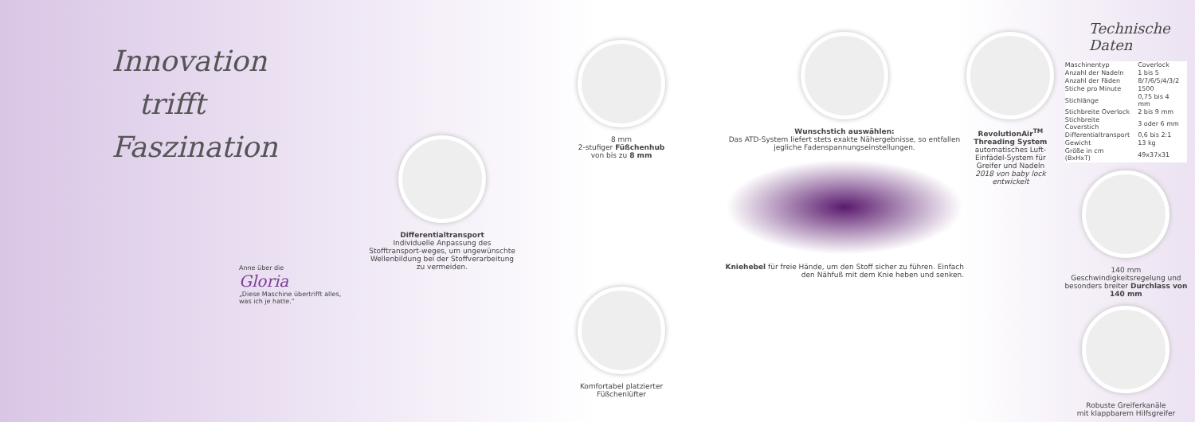Innovation
trifft Faszination
Anne über die
Gloria
„Diese Maschine übertrifft alles,
was ich je hatte.“
Differentialtransport
Individuelle Anpassung des Stofftransport-weges, um ungewünschte Wellenbildung bei der Stoffverarbeitung zu vermeiden.
8 mm
2-stufiger Füßchenhub
von bis zu 8 mm
Komfortabel platzierter
Füßchenlüfter
Wunschstich auswählen:
Das ATD-System liefert stets exakte Nähergebnisse, so entfallen jegliche Fadenspannungseinstellungen.
Kniehebel für freie Hände, um den Stoff sicher zu führen. Einfach den Nähfuß mit dem Knie heben und senken.
RevolutionAir<sup>TM</sup> Threading System
automatisches Luft-Einfädel-System für Greifer und Nadeln
2018 von baby lock entwickelt
Technische Daten
| Maschinentyp | Coverlock |
| Anzahl der Nadeln | 1 bis 5 |
| Anzahl der Fäden | 8/7/6/5/4/3/2 |
| Stiche pro Minute | 1500 |
| Stichlänge | 0,75 bis 4 mm |
| Stichbreite Overlock | 2 bis 9 mm |
| Stichbreite Coverstich | 3 oder 6 mm |
| Differentialtransport | 0,6 bis 2:1 |
| Gewicht | 13 kg |
| Größe in cm (BxHxT) | 49x37x31 |
140 mm
Geschwindigkeitsregelung und besonders breiter Durchlass von 140 mm
Robuste Greiferkanäle
mit klappbarem Hilfsgreifer